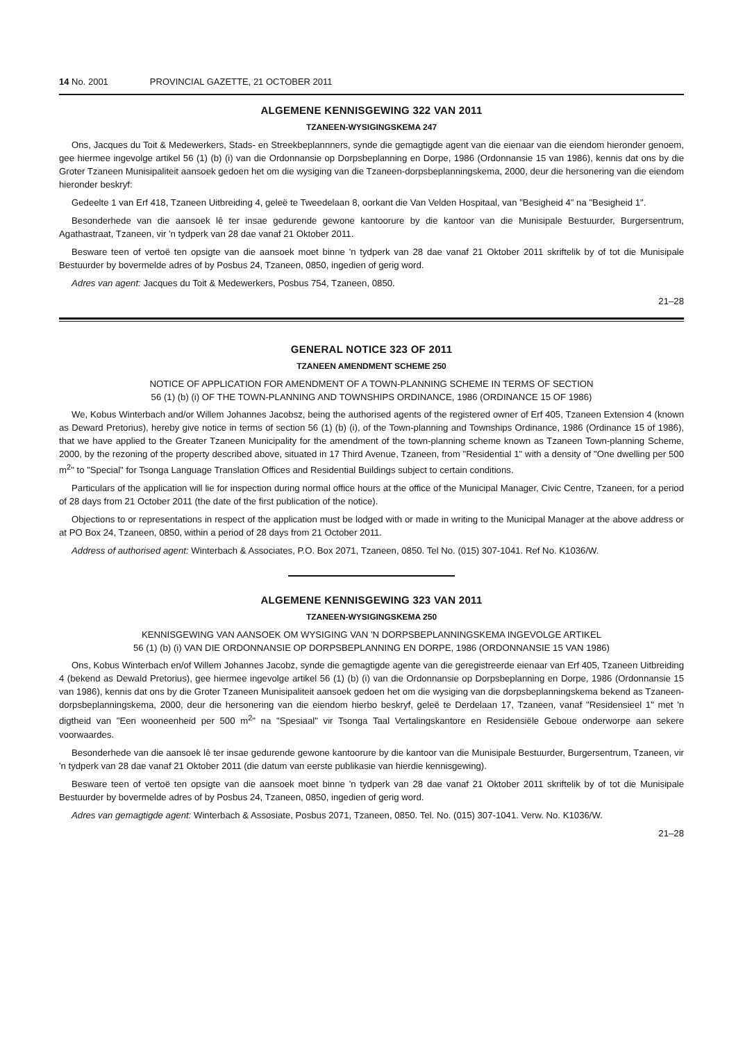14 No. 2001 PROVINCIAL GAZETTE, 21 OCTOBER 2011
ALGEMENE KENNISGEWING 322 VAN 2011
TZANEEN-WYSIGINGSKEMA 247
Ons, Jacques du Toit & Medewerkers, Stads- en Streekbeplannners, synde die gemagtigde agent van die eienaar van die eiendom hieronder genoem, gee hiermee ingevolge artikel 56 (1) (b) (i) van die Ordonnansie op Dorpsbeplanning en Dorpe, 1986 (Ordonnansie 15 van 1986), kennis dat ons by die Groter Tzaneen Munisipaliteit aansoek gedoen het om die wysiging van die Tzaneen-dorpsbeplanningskema, 2000, deur die hersonering van die eiendom hieronder beskryf:
Gedeelte 1 van Erf 418, Tzaneen Uitbreiding 4, geleë te Tweedelaan 8, oorkant die Van Velden Hospitaal, van "Besigheid 4" na "Besigheid 1".
Besonderhede van die aansoek lê ter insae gedurende gewone kantoorure by die kantoor van die Munisipale Bestuurder, Burgersentrum, Agathastraat, Tzaneen, vir 'n tydperk van 28 dae vanaf 21 Oktober 2011.
Besware teen of vertoë ten opsigte van die aansoek moet binne 'n tydperk van 28 dae vanaf 21 Oktober 2011 skriftelik by of tot die Munisipale Bestuurder by bovermelde adres of by Posbus 24, Tzaneen, 0850, ingedien of gerig word.
Adres van agent: Jacques du Toit & Medewerkers, Posbus 754, Tzaneen, 0850.
21–28
GENERAL NOTICE 323 OF 2011
TZANEEN AMENDMENT SCHEME 250
NOTICE OF APPLICATION FOR AMENDMENT OF A TOWN-PLANNING SCHEME IN TERMS OF SECTION
56 (1) (b) (i) OF THE TOWN-PLANNING AND TOWNSHIPS ORDINANCE, 1986 (ORDINANCE 15 OF 1986)
We, Kobus Winterbach and/or Willem Johannes Jacobsz, being the authorised agents of the registered owner of Erf 405, Tzaneen Extension 4 (known as Deward Pretorius), hereby give notice in terms of section 56 (1) (b) (i), of the Town-planning and Townships Ordinance, 1986 (Ordinance 15 of 1986), that we have applied to the Greater Tzaneen Municipality for the amendment of the town-planning scheme known as Tzaneen Town-planning Scheme, 2000, by the rezoning of the property described above, situated in 17 Third Avenue, Tzaneen, from "Residential 1" with a density of "One dwelling per 500 m<sup>2</sup>" to "Special" for Tsonga Language Translation Offices and Residential Buildings subject to certain conditions.
Particulars of the application will lie for inspection during normal office hours at the office of the Municipal Manager, Civic Centre, Tzaneen, for a period of 28 days from 21 October 2011 (the date of the first publication of the notice).
Objections to or representations in respect of the application must be lodged with or made in writing to the Municipal Manager at the above address or at PO Box 24, Tzaneen, 0850, within a period of 28 days from 21 October 2011.
Address of authorised agent: Winterbach & Associates, P.O. Box 2071, Tzaneen, 0850. Tel No. (015) 307-1041. Ref No. K1036/W.
ALGEMENE KENNISGEWING 323 VAN 2011
TZANEEN-WYSIGINGSKEMA 250
KENNISGEWING VAN AANSOEK OM WYSIGING VAN 'N DORPSBEPLANNINGSKEMA INGEVOLGE ARTIKEL
56 (1) (b) (i) VAN DIE ORDONNANSIE OP DORPSBEPLANNING EN DORPE, 1986 (ORDONNANSIE 15 VAN 1986)
Ons, Kobus Winterbach en/of Willem Johannes Jacobz, synde die gemagtigde agente van die geregistreerde eienaar van Erf 405, Tzaneen Uitbreiding 4 (bekend as Dewald Pretorius), gee hiermee ingevolge artikel 56 (1) (b) (i) van die Ordonnansie op Dorpsbeplanning en Dorpe, 1986 (Ordonnansie 15 van 1986), kennis dat ons by die Groter Tzaneen Munisipaliteit aansoek gedoen het om die wysiging van die dorpsbeplanningskema bekend as Tzaneen-dorpsbeplanningskema, 2000, deur die hersonering van die eiendom hierbo beskryf, geleë te Derdelaan 17, Tzaneen, vanaf "Residensieel 1" met 'n digtheid van "Een wooneenheid per 500 m<sup>2</sup>" na "Spesiaal" vir Tsonga Taal Vertalingskantore en Residensiële Geboue onderworpe aan sekere voorwaardes.
Besonderhede van die aansoek lê ter insae gedurende gewone kantoorure by die kantoor van die Munisipale Bestuurder, Burgersentrum, Tzaneen, vir 'n tydperk van 28 dae vanaf 21 Oktober 2011 (die datum van eerste publikasie van hierdie kennisgewing).
Besware teen of vertoë ten opsigte van die aansoek moet binne 'n tydperk van 28 dae vanaf 21 Oktober 2011 skriftelik by of tot die Munisipale Bestuurder by bovermelde adres of by Posbus 24, Tzaneen, 0850, ingedien of gerig word.
Adres van gemagtigde agent: Winterbach & Assosiate, Posbus 2071, Tzaneen, 0850. Tel. No. (015) 307-1041. Verw. No. K1036/W.
21–28